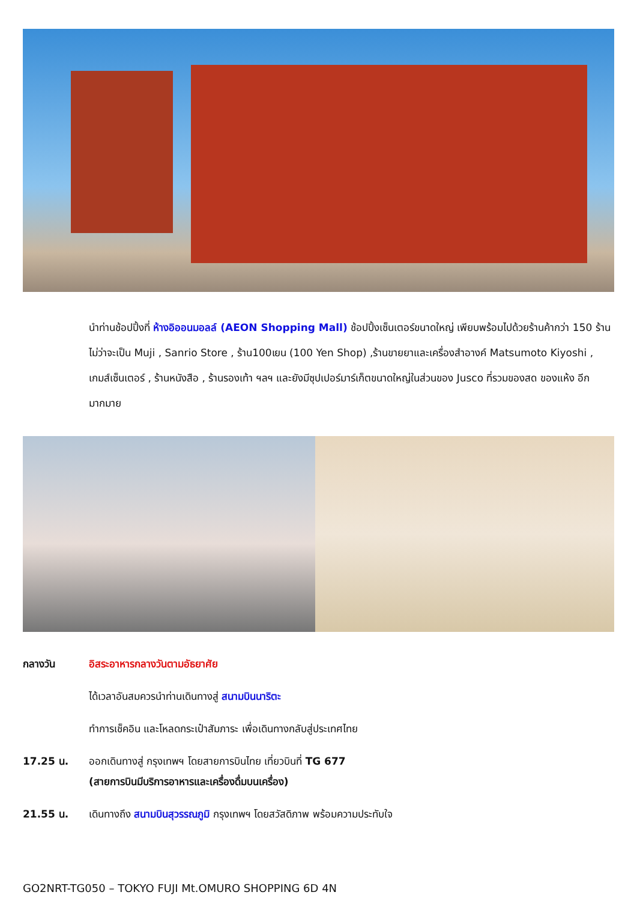นำท่านช้อปปิ้งที่ ห้างอิออนมอลล์ (AEON Shopping Mall) ช้อปปิ้งเซ็นเตอร์ขนาดใหญ่ เพียบพร้อมไปด้วยร้านค้ากว่า 150 ร้าน ไม่ว่าจะเป็น Muji , Sanrio Store , ร้าน100เยน (100 Yen Shop) ,ร้านขายยาและเครื่องสำอางค์ Matsumoto Kiyoshi , เกมส์เซ็นเตอร์ , ร้านหนังสือ , ร้านรองเท้า ฯลฯ และยังมีซุปเปอร์มาร์เก็ตขนาดใหญ่ในส่วนของ Jusco ที่รวมของสด ของแห้ง อีกมากมาย
กลางวัน อิสระอาหารกลางวันตามอัธยาศัย
ได้เวลาอันสมควรนำท่านเดินทางสู่ สนามบินนาริตะ
ทำการเช็คอิน และโหลดกระเป๋าสัมภาระ เพื่อเดินทางกลับสู่ประเทศไทย
17.25 น. ออกเดินทางสู่ กรุงเทพฯ โดยสายการบินไทย เที่ยวบินที่ TG 677
(สายการบินมีบริการอาหารและเครื่องดื่มบนเครื่อง)
21.55 น. เดินทางถึง สนามบินสุวรรณภูมิ กรุงเทพฯ โดยสวัสดิภาพ พร้อมความประทับใจ
GO2NRT-TG050 – TOKYO FUJI Mt.OMURO SHOPPING 6D 4N